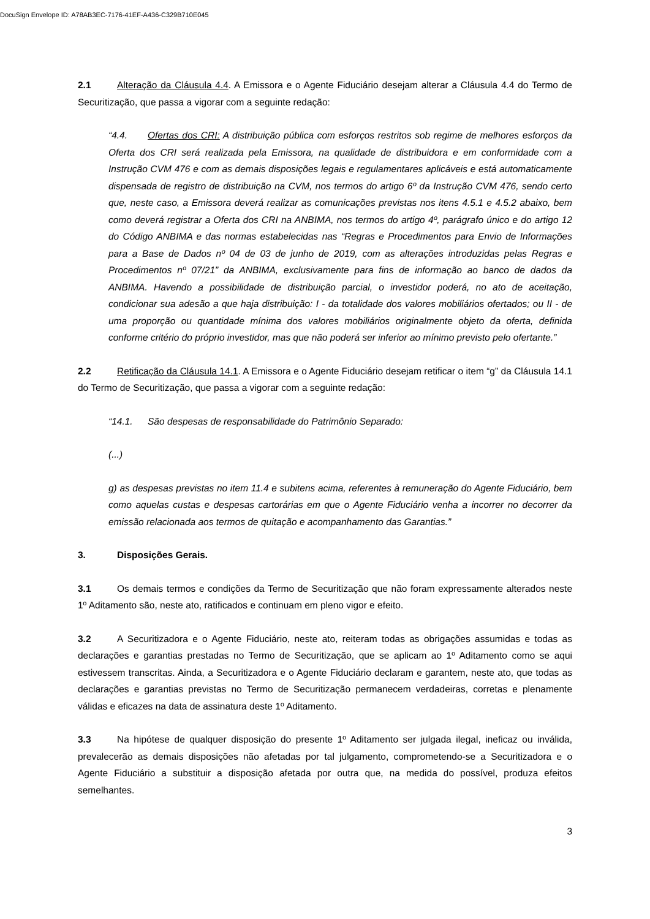DocuSign Envelope ID: A78AB3EC-7176-41EF-A436-C329B710E045
2.1 Alteração da Cláusula 4.4. A Emissora e o Agente Fiduciário desejam alterar a Cláusula 4.4 do Termo de Securitização, que passa a vigorar com a seguinte redação:
“4.4. Ofertas dos CRI: A distribuição pública com esforços restritos sob regime de melhores esforços da Oferta dos CRI será realizada pela Emissora, na qualidade de distribuidora e em conformidade com a Instrução CVM 476 e com as demais disposições legais e regulamentares aplicáveis e está automaticamente dispensada de registro de distribuição na CVM, nos termos do artigo 6º da Instrução CVM 476, sendo certo que, neste caso, a Emissora deverá realizar as comunicações previstas nos itens 4.5.1 e 4.5.2 abaixo, bem como deverá registrar a Oferta dos CRI na ANBIMA, nos termos do artigo 4º, parágrafo único e do artigo 12 do Código ANBIMA e das normas estabelecidas nas “Regras e Procedimentos para Envio de Informações para a Base de Dados nº 04 de 03 de junho de 2019, com as alterações introduzidas pelas Regras e Procedimentos nº 07/21” da ANBIMA, exclusivamente para fins de informação ao banco de dados da ANBIMA. Havendo a possibilidade de distribuição parcial, o investidor poderá, no ato de aceitação, condicionar sua adesão a que haja distribuição: I - da totalidade dos valores mobiliários ofertados; ou II - de uma proporção ou quantidade mínima dos valores mobiliários originalmente objeto da oferta, definida conforme critério do próprio investidor, mas que não poderá ser inferior ao mínimo previsto pelo ofertante.”
2.2 Retificação da Cláusula 14.1. A Emissora e o Agente Fiduciário desejam retificar o item “g” da Cláusula 14.1 do Termo de Securitização, que passa a vigorar com a seguinte redação:
“14.1. São despesas de responsabilidade do Patrimônio Separado:
(...)
g) as despesas previstas no item 11.4 e subitens acima, referentes à remuneração do Agente Fiduciário, bem como aquelas custas e despesas cartorárias em que o Agente Fiduciário venha a incorrer no decorrer da emissão relacionada aos termos de quitação e acompanhamento das Garantias.”
3. Disposições Gerais.
3.1 Os demais termos e condições da Termo de Securitização que não foram expressamente alterados neste 1º Aditamento são, neste ato, ratificados e continuam em pleno vigor e efeito.
3.2 A Securitizadora e o Agente Fiduciário, neste ato, reiteram todas as obrigações assumidas e todas as declarações e garantias prestadas no Termo de Securitização, que se aplicam ao 1º Aditamento como se aqui estivessem transcritas. Ainda, a Securitizadora e o Agente Fiduciário declaram e garantem, neste ato, que todas as declarações e garantias previstas no Termo de Securitização permanecem verdadeiras, corretas e plenamente válidas e eficazes na data de assinatura deste 1º Aditamento.
3.3 Na hipótese de qualquer disposição do presente 1º Aditamento ser julgada ilegal, ineficaz ou inválida, prevalecerão as demais disposições não afetadas por tal julgamento, comprometendo-se a Securitizadora e o Agente Fiduciário a substituir a disposição afetada por outra que, na medida do possível, produza efeitos semelhantes.
3